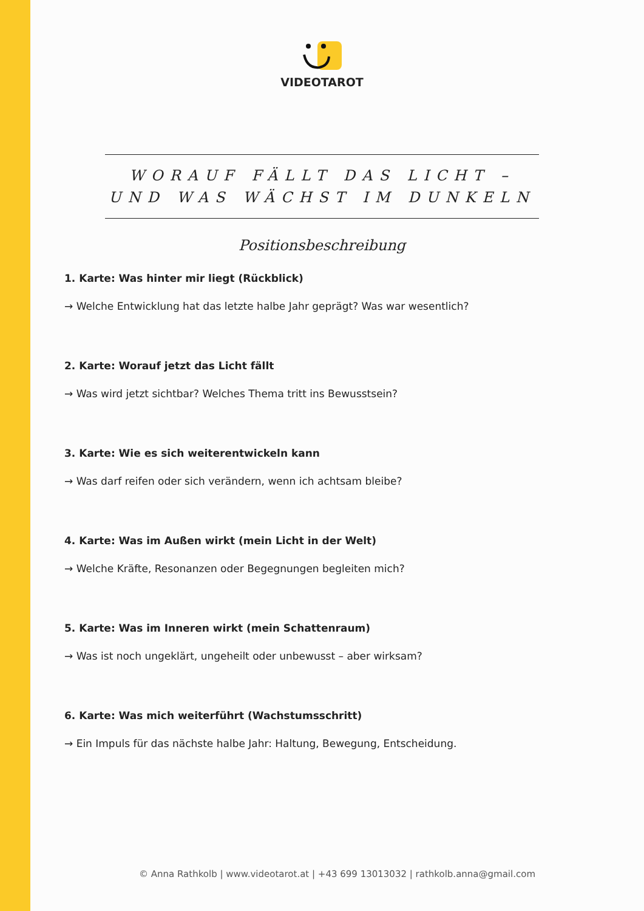VIDEOTAROT
WORAUF FÄLLT DAS LICHT –
UND WAS WÄCHST IM DUNKELN
Positionsbeschreibung
1. Karte: Was hinter mir liegt (Rückblick)
→ Welche Entwicklung hat das letzte halbe Jahr geprägt? Was war wesentlich?
2. Karte: Worauf jetzt das Licht fällt
→ Was wird jetzt sichtbar? Welches Thema tritt ins Bewusstsein?
3. Karte: Wie es sich weiterentwickeln kann
→ Was darf reifen oder sich verändern, wenn ich achtsam bleibe?
4. Karte: Was im Außen wirkt (mein Licht in der Welt)
→ Welche Kräfte, Resonanzen oder Begegnungen begleiten mich?
5. Karte: Was im Inneren wirkt (mein Schattenraum)
→ Was ist noch ungeklärt, ungeheilt oder unbewusst – aber wirksam?
6. Karte: Was mich weiterführt (Wachstumsschritt)
→ Ein Impuls für das nächste halbe Jahr: Haltung, Bewegung, Entscheidung.
© Anna Rathkolb | www.videotarot.at | +43 699 13013032 | rathkolb.anna@gmail.com